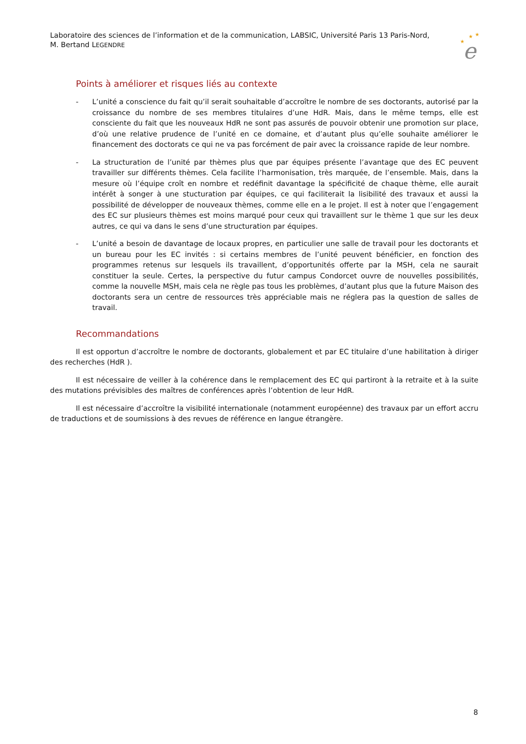Laboratoire des sciences de l’information et de la communication, LABSIC, Université Paris 13 Paris-Nord,
M. Bertand LEGENDRE
★
★
★
e
Points à améliorer et risques liés au contexte
- L’unité a conscience du fait qu’il serait souhaitable d’accroître le nombre de ses doctorants, autorisé par la croissance du nombre de ses membres titulaires d’une HdR. Mais, dans le même temps, elle est consciente du fait que les nouveaux HdR ne sont pas assurés de pouvoir obtenir une promotion sur place, d’où une relative prudence de l’unité en ce domaine, et d’autant plus qu’elle souhaite améliorer le financement des doctorats ce qui ne va pas forcément de pair avec la croissance rapide de leur nombre.
- La structuration de l’unité par thèmes plus que par équipes présente l’avantage que des EC peuvent travailler sur différents thèmes. Cela facilite l’harmonisation, très marquée, de l’ensemble. Mais, dans la mesure où l’équipe croît en nombre et redéfinit davantage la spécificité de chaque thème, elle aurait intérêt à songer à une stucturation par équipes, ce qui faciliterait la lisibilité des travaux et aussi la possibilité de développer de nouveaux thèmes, comme elle en a le projet. Il est à noter que l’engagement des EC sur plusieurs thèmes est moins marqué pour ceux qui travaillent sur le thème 1 que sur les deux autres, ce qui va dans le sens d’une structuration par équipes.
- L’unité a besoin de davantage de locaux propres, en particulier une salle de travail pour les doctorants et un bureau pour les EC invités : si certains membres de l’unité peuvent bénéficier, en fonction des programmes retenus sur lesquels ils travaillent, d’opportunités offerte par la MSH, cela ne saurait constituer la seule. Certes, la perspective du futur campus Condorcet ouvre de nouvelles possibilités, comme la nouvelle MSH, mais cela ne règle pas tous les problèmes, d’autant plus que la future Maison des doctorants sera un centre de ressources très appréciable mais ne réglera pas la question de salles de travail.
Recommandations
Il est opportun d’accroître le nombre de doctorants, globalement et par EC titulaire d’une habilitation à diriger des recherches (HdR ).
Il est nécessaire de veiller à la cohérence dans le remplacement des EC qui partiront à la retraite et à la suite des mutations prévisibles des maîtres de conférences après l’obtention de leur HdR.
Il est nécessaire d’accroître la visibilité internationale (notamment européenne) des travaux par un effort accru de traductions et de soumissions à des revues de référence en langue étrangère.
8